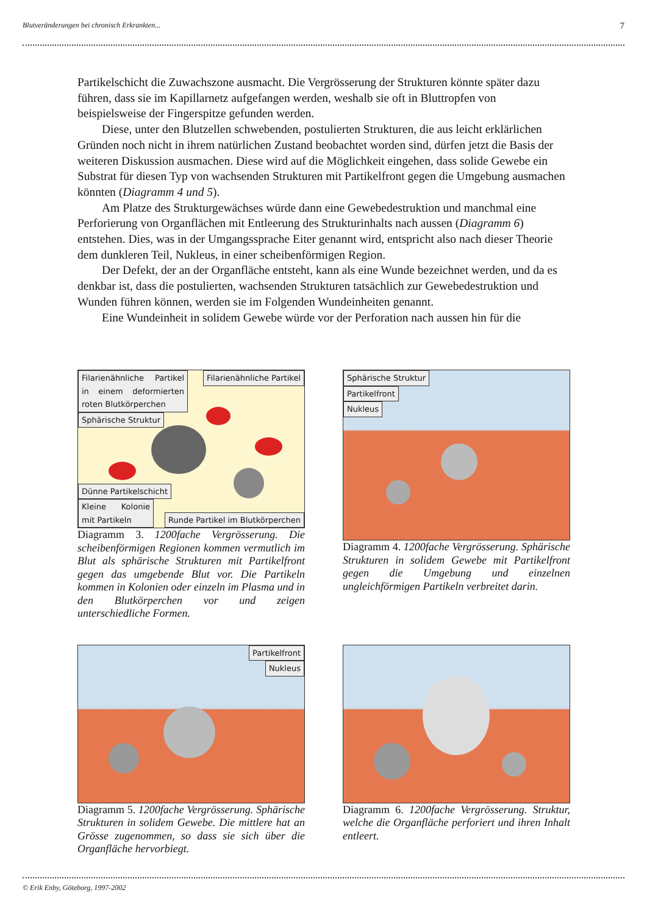Blutveränderungen bei chronisch Erkrankten... 7
Partikelschicht die Zuwachszone ausmacht. Die Vergrösserung der Strukturen könnte später dazu führen, dass sie im Kapillarnetz aufgefangen werden, weshalb sie oft in Bluttropfen von beispielsweise der Fingerspitze gefunden werden.
Diese, unter den Blutzellen schwebenden, postulierten Strukturen, die aus leicht erklärlichen Gründen noch nicht in ihrem natürlichen Zustand beobachtet worden sind, dürfen jetzt die Basis der weiteren Diskussion ausmachen. Diese wird auf die Möglichkeit eingehen, dass solide Gewebe ein Substrat für diesen Typ von wachsenden Strukturen mit Partikelfront gegen die Umgebung ausmachen könnten (Diagramm 4 und 5).
Am Platze des Strukturgewächses würde dann eine Gewebedestruktion und manchmal eine Perforierung von Organflächen mit Entleerung des Strukturinhalts nach aussen (Diagramm 6) entstehen. Dies, was in der Umgangssprache Eiter genannt wird, entspricht also nach dieser Theorie dem dunkleren Teil, Nukleus, in einer scheibenförmigen Region.
Der Defekt, der an der Organfläche entsteht, kann als eine Wunde bezeichnet werden, und da es denkbar ist, dass die postulierten, wachsenden Strukturen tatsächlich zur Gewebedestruktion und Wunden führen können, werden sie im Folgenden Wundeinheiten genannt.
Eine Wundeinheit in solidem Gewebe würde vor der Perforation nach aussen hin für die
Filarienähnliche Partikel in einem deformierten roten Blutkörperchen
Sphärische Struktur
Filarienähnliche Partikel
Dünne Partikelschicht
Kleine Kolonie mit Partikeln
Runde Partikel im Blutkörperchen
Diagramm 3. 1200fache Vergrösserung. Die scheibenförmigen Regionen kommen vermutlich im Blut als sphärische Strukturen mit Partikelfront gegen das umgebende Blut vor. Die Partikeln kommen in Kolonien oder einzeln im Plasma und in den Blutkörperchen vor und zeigen unterschiedliche Formen.
Sphärische Struktur
Partikelfront
Nukleus
Diagramm 4. 1200fache Vergrösserung. Sphärische Strukturen in solidem Gewebe mit Partikelfront gegen die Umgebung und einzelnen ungleichförmigen Partikeln verbreitet darin.
Partikelfront
Nukleus
Diagramm 5. 1200fache Vergrösserung. Sphärische Strukturen in solidem Gewebe. Die mittlere hat an Grösse zugenommen, so dass sie sich über die Organfläche hervorbiegt.
Diagramm 6. 1200fache Vergrösserung. Struktur, welche die Organfläche perforiert und ihren Inhalt entleert.
© Erik Enby, Göteborg, 1997-2002